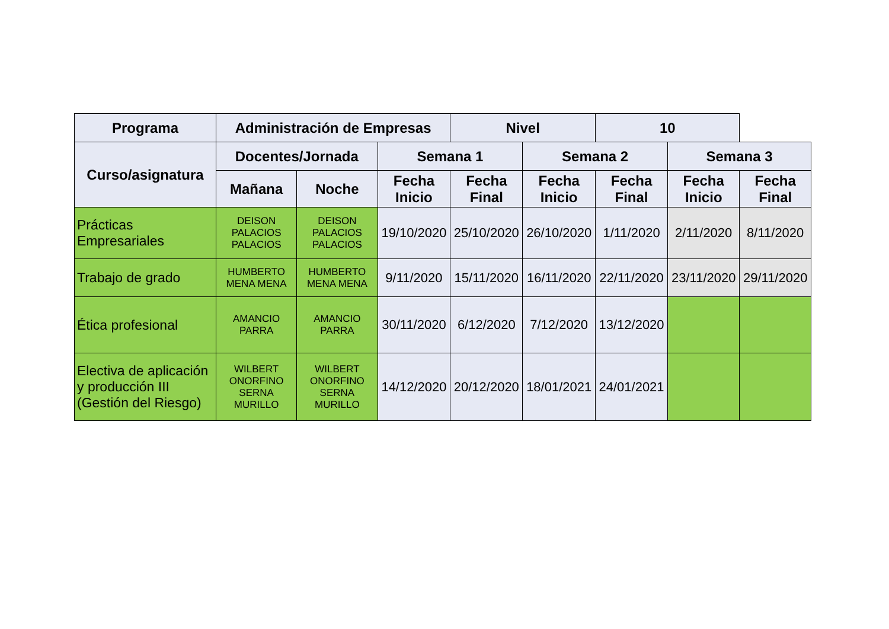| Programa | Administración de Empresas | | | Nivel | | 10 | | |
| --- | --- | --- | --- | --- | --- | --- | --- | --- |
| Curso/asignatura | Docentes/Jornada | | Semana 1 | | Semana 2 | | Semana 3 | |
| | Mañana | Noche | Fecha Inicio | Fecha Final | Fecha Inicio | Fecha Final | Fecha Inicio | Fecha Final |
| Prácticas Empresariales | DEISON PALACIOS PALACIOS | DEISON PALACIOS PALACIOS | 19/10/2020 | 25/10/2020 | 26/10/2020 | 1/11/2020 | 2/11/2020 | 8/11/2020 |
| Trabajo de grado | HUMBERTO MENA MENA | HUMBERTO MENA MENA | 9/11/2020 | 15/11/2020 | 16/11/2020 | 22/11/2020 | 23/11/2020 | 29/11/2020 |
| Ética profesional | AMANCIO PARRA | AMANCIO PARRA | 30/11/2020 | 6/12/2020 | 7/12/2020 | 13/12/2020 | | |
| Electiva de aplicación y producción III (Gestión del Riesgo) | WILBERT ONORFINO SERNA MURILLO | WILBERT ONORFINO SERNA MURILLO | 14/12/2020 | 20/12/2020 | 18/01/2021 | 24/01/2021 | | |